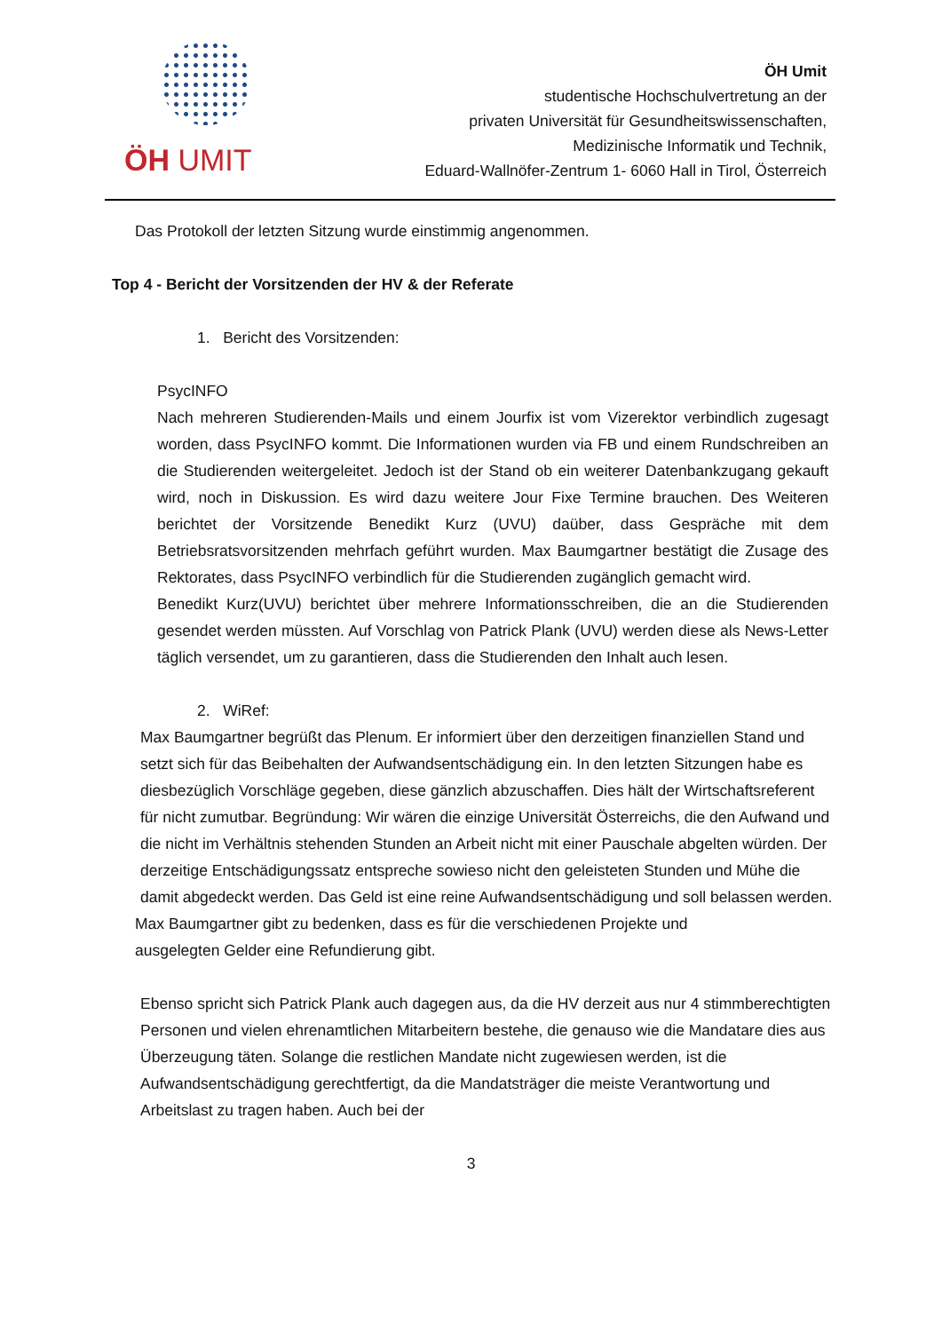ÖH UMIT
ÖH Umit
studentische Hochschulvertretung an der
privaten Universität für Gesundheitswissenschaften,
Medizinische Informatik und Technik,
Eduard-Wallnöfer-Zentrum 1- 6060 Hall in Tirol, Österreich
Das Protokoll der letzten Sitzung wurde einstimmig angenommen.
Top 4 - Bericht der Vorsitzenden der HV & der Referate
1. Bericht des Vorsitzenden:
PsycINFO
Nach mehreren Studierenden-Mails und einem Jourfix ist vom Vizerektor verbindlich zugesagt worden, dass PsycINFO kommt. Die Informationen wurden via FB und einem Rundschreiben an die Studierenden weitergeleitet. Jedoch ist der Stand ob ein weiterer Datenbankzugang gekauft wird, noch in Diskussion. Es wird dazu weitere Jour Fixe Termine brauchen. Des Weiteren berichtet der Vorsitzende Benedikt Kurz (UVU) daüber, dass Gespräche mit dem Betriebsratsvorsitzenden mehrfach geführt wurden. Max Baumgartner bestätigt die Zusage des Rektorates, dass PsycINFO verbindlich für die Studierenden zugänglich gemacht wird.
Benedikt Kurz(UVU) berichtet über mehrere Informationsschreiben, die an die Studierenden gesendet werden müssten. Auf Vorschlag von Patrick Plank (UVU) werden diese als News-Letter täglich versendet, um zu garantieren, dass die Studierenden den Inhalt auch lesen.
2. WiRef:
Max Baumgartner begrüßt das Plenum. Er informiert über den derzeitigen finanziellen Stand und setzt sich für das Beibehalten der Aufwandsentschädigung ein. In den letzten Sitzungen habe es diesbezüglich Vorschläge gegeben, diese gänzlich abzuschaffen. Dies hält der Wirtschaftsreferent für nicht zumutbar. Begründung: Wir wären die einzige Universität Österreichs, die den Aufwand und die nicht im Verhältnis stehenden Stunden an Arbeit nicht mit einer Pauschale abgelten würden. Der derzeitige Entschädigungssatz entspreche sowieso nicht den geleisteten Stunden und Mühe die damit abgedeckt werden. Das Geld ist eine reine Aufwandsentschädigung und soll belassen werden.
Max Baumgartner gibt zu bedenken, dass es für die verschiedenen Projekte und ausgelegten Gelder eine Refundierung gibt.
Ebenso spricht sich Patrick Plank auch dagegen aus, da die HV derzeit aus nur 4 stimmberechtigten Personen und vielen ehrenamtlichen Mitarbeitern bestehe, die genauso wie die Mandatare dies aus Überzeugung täten. Solange die restlichen Mandate nicht zugewiesen werden, ist die Aufwandsentschädigung gerechtfertigt, da die Mandatsträger die meiste Verantwortung und Arbeitslast zu tragen haben. Auch bei der
3